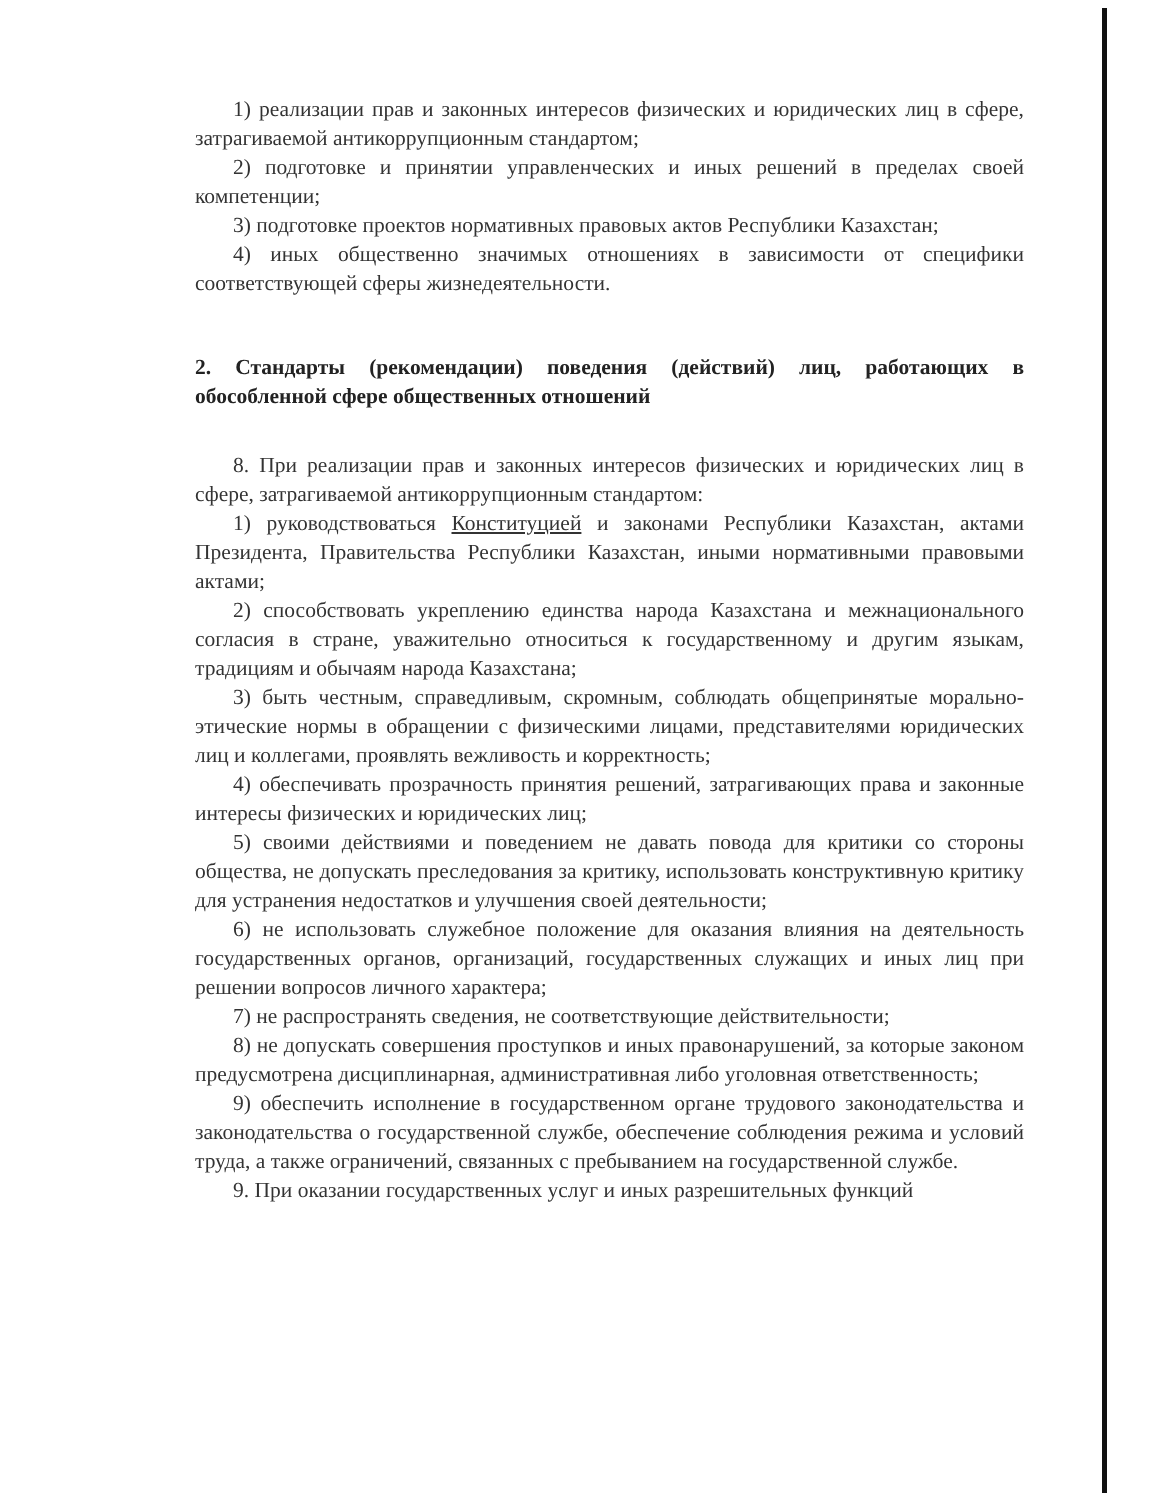1) реализации прав и законных интересов физических и юридических лиц в сфере, затрагиваемой антикоррупционным стандартом;
2) подготовке и принятии управленческих и иных решений в пределах своей компетенции;
3) подготовке проектов нормативных правовых актов Республики Казахстан;
4) иных общественно значимых отношениях в зависимости от специфики соответствующей сферы жизнедеятельности.
2. Стандарты (рекомендации) поведения (действий) лиц, работающих в обособленной сфере общественных отношений
8. При реализации прав и законных интересов физических и юридических лиц в сфере, затрагиваемой антикоррупционным стандартом:
1) руководствоваться Конституцией и законами Республики Казахстан, актами Президента, Правительства Республики Казахстан, иными нормативными правовыми актами;
2) способствовать укреплению единства народа Казахстана и межнационального согласия в стране, уважительно относиться к государственному и другим языкам, традициям и обычаям народа Казахстана;
3) быть честным, справедливым, скромным, соблюдать общепринятые морально-этические нормы в обращении с физическими лицами, представителями юридических лиц и коллегами, проявлять вежливость и корректность;
4) обеспечивать прозрачность принятия решений, затрагивающих права и законные интересы физических и юридических лиц;
5) своими действиями и поведением не давать повода для критики со стороны общества, не допускать преследования за критику, использовать конструктивную критику для устранения недостатков и улучшения своей деятельности;
6) не использовать служебное положение для оказания влияния на деятельность государственных органов, организаций, государственных служащих и иных лиц при решении вопросов личного характера;
7) не распространять сведения, не соответствующие действительности;
8) не допускать совершения проступков и иных правонарушений, за которые законом предусмотрена дисциплинарная, административная либо уголовная ответственность;
9) обеспечить исполнение в государственном органе трудового законодательства и законодательства о государственной службе, обеспечение соблюдения режима и условий труда, а также ограничений, связанных с пребыванием на государственной службе.
9. При оказании государственных услуг и иных разрешительных функций